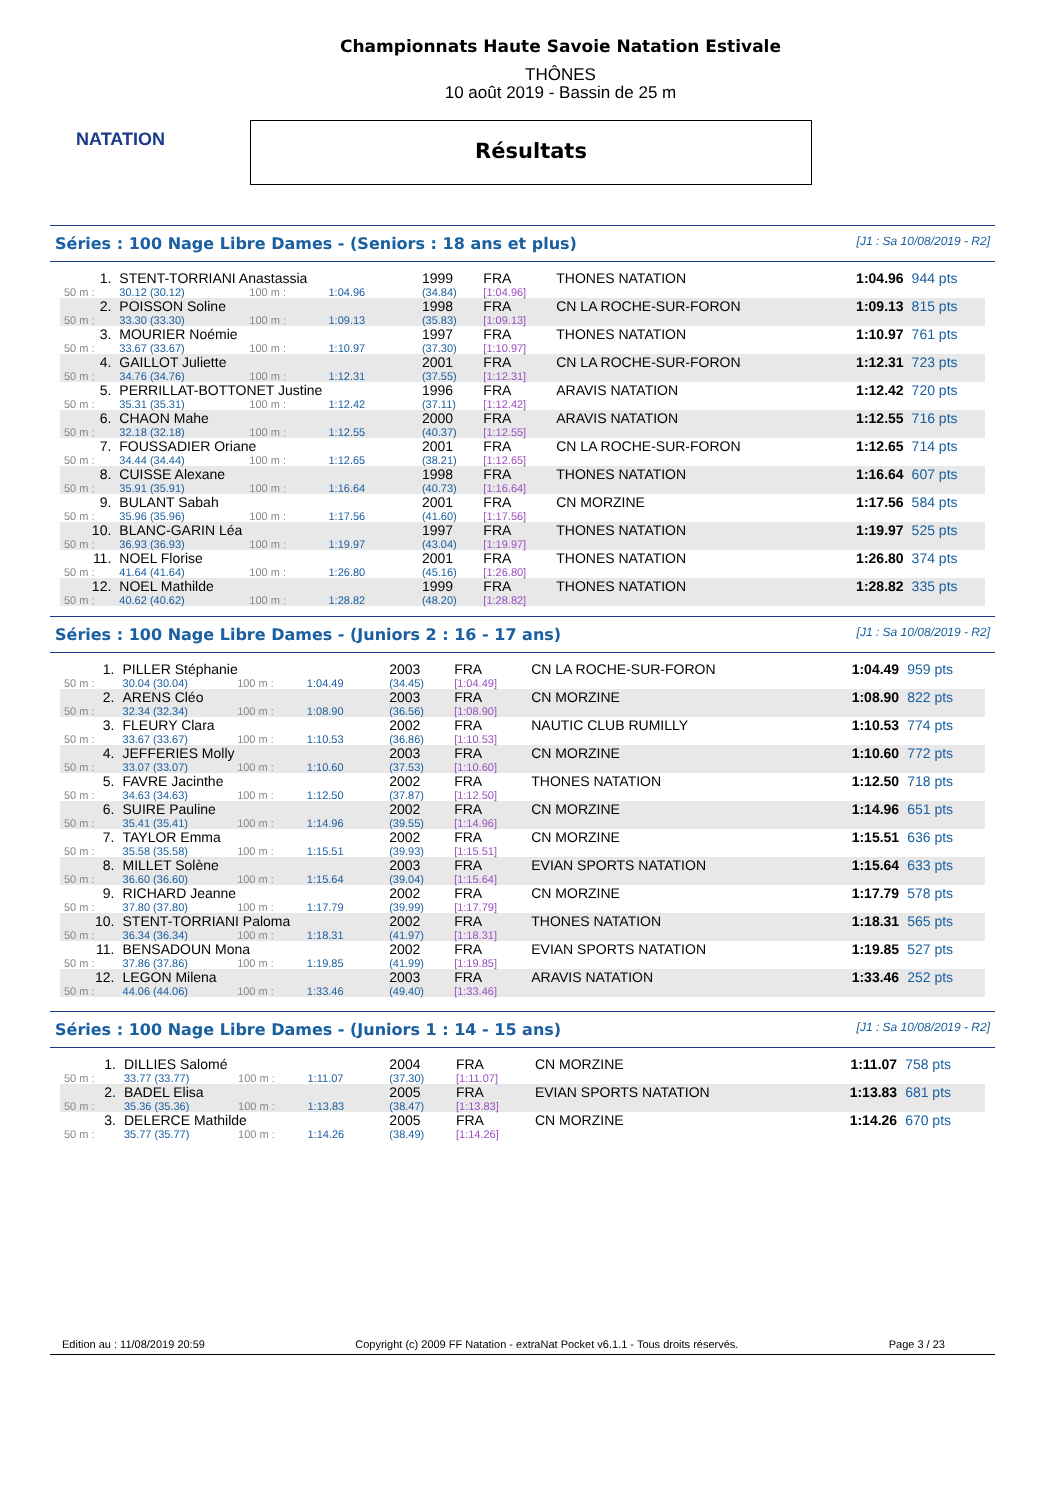NATATION
Championnats Haute Savoie Natation Estivale
THÔNES
10 août 2019 - Bassin de 25 m
Résultats
Séries : 100 Nage Libre Dames - (Seniors : 18 ans et plus) [J1 : Sa 10/08/2019 - R2]
| 1. | STENT-TORRIANI Anastassia | | | | 1999 | FRA | THONES NATATION | 1:04.96 | 944 pts |
| 50 m : | 30.12 (30.12) | 100 m : | 1:04.96 | | (34.84) | [1:04.96] | | | |
| 2. | POISSON Soline | | | | 1998 | FRA | CN LA ROCHE-SUR-FORON | 1:09.13 | 815 pts |
| 50 m : | 33.30 (33.30) | 100 m : | 1:09.13 | | (35.83) | [1:09.13] | | | |
| 3. | MOURIER Noémie | | | | 1997 | FRA | THONES NATATION | 1:10.97 | 761 pts |
| 50 m : | 33.67 (33.67) | 100 m : | 1:10.97 | | (37.30) | [1:10.97] | | | |
| 4. | GAILLOT Juliette | | | | 2001 | FRA | CN LA ROCHE-SUR-FORON | 1:12.31 | 723 pts |
| 50 m : | 34.76 (34.76) | 100 m : | 1:12.31 | | (37.55) | [1:12.31] | | | |
| 5. | PERRILLAT-BOTTONET Justine | | | | 1996 | FRA | ARAVIS NATATION | 1:12.42 | 720 pts |
| 50 m : | 35.31 (35.31) | 100 m : | 1:12.42 | | (37.11) | [1:12.42] | | | |
| 6. | CHAON Mahe | | | | 2000 | FRA | ARAVIS NATATION | 1:12.55 | 716 pts |
| 50 m : | 32.18 (32.18) | 100 m : | 1:12.55 | | (40.37) | [1:12.55] | | | |
| 7. | FOUSSADIER Oriane | | | | 2001 | FRA | CN LA ROCHE-SUR-FORON | 1:12.65 | 714 pts |
| 50 m : | 34.44 (34.44) | 100 m : | 1:12.65 | | (38.21) | [1:12.65] | | | |
| 8. | CUISSE Alexane | | | | 1998 | FRA | THONES NATATION | 1:16.64 | 607 pts |
| 50 m : | 35.91 (35.91) | 100 m : | 1:16.64 | | (40.73) | [1:16.64] | | | |
| 9. | BULANT Sabah | | | | 2001 | FRA | CN MORZINE | 1:17.56 | 584 pts |
| 50 m : | 35.96 (35.96) | 100 m : | 1:17.56 | | (41.60) | [1:17.56] | | | |
| 10. | BLANC-GARIN Léa | | | | 1997 | FRA | THONES NATATION | 1:19.97 | 525 pts |
| 50 m : | 36.93 (36.93) | 100 m : | 1:19.97 | | (43.04) | [1:19.97] | | | |
| 11. | NOEL Florise | | | | 2001 | FRA | THONES NATATION | 1:26.80 | 374 pts |
| 50 m : | 41.64 (41.64) | 100 m : | 1:26.80 | | (45.16) | [1:26.80] | | | |
| 12. | NOEL Mathilde | | | | 1999 | FRA | THONES NATATION | 1:28.82 | 335 pts |
| 50 m : | 40.62 (40.62) | 100 m : | 1:28.82 | | (48.20) | [1:28.82] | | | |
Séries : 100 Nage Libre Dames - (Juniors 2 : 16 - 17 ans) [J1 : Sa 10/08/2019 - R2]
| 1. | PILLER Stéphanie | | | | 2003 | FRA | CN LA ROCHE-SUR-FORON | 1:04.49 | 959 pts |
| 50 m : | 30.04 (30.04) | 100 m : | 1:04.49 | | (34.45) | [1:04.49] | | | |
| 2. | ARENS Cléo | | | | 2003 | FRA | CN MORZINE | 1:08.90 | 822 pts |
| 50 m : | 32.34 (32.34) | 100 m : | 1:08.90 | | (36.56) | [1:08.90] | | | |
| 3. | FLEURY Clara | | | | 2002 | FRA | NAUTIC CLUB RUMILLY | 1:10.53 | 774 pts |
| 50 m : | 33.67 (33.67) | 100 m : | 1:10.53 | | (36.86) | [1:10.53] | | | |
| 4. | JEFFERIES Molly | | | | 2003 | FRA | CN MORZINE | 1:10.60 | 772 pts |
| 50 m : | 33.07 (33.07) | 100 m : | 1:10.60 | | (37.53) | [1:10.60] | | | |
| 5. | FAVRE Jacinthe | | | | 2002 | FRA | THONES NATATION | 1:12.50 | 718 pts |
| 50 m : | 34.63 (34.63) | 100 m : | 1:12.50 | | (37.87) | [1:12.50] | | | |
| 6. | SUIRE Pauline | | | | 2002 | FRA | CN MORZINE | 1:14.96 | 651 pts |
| 50 m : | 35.41 (35.41) | 100 m : | 1:14.96 | | (39.55) | [1:14.96] | | | |
| 7. | TAYLOR Emma | | | | 2002 | FRA | CN MORZINE | 1:15.51 | 636 pts |
| 50 m : | 35.58 (35.58) | 100 m : | 1:15.51 | | (39.93) | [1:15.51] | | | |
| 8. | MILLET Solène | | | | 2003 | FRA | EVIAN SPORTS NATATION | 1:15.64 | 633 pts |
| 50 m : | 36.60 (36.60) | 100 m : | 1:15.64 | | (39.04) | [1:15.64] | | | |
| 9. | RICHARD Jeanne | | | | 2002 | FRA | CN MORZINE | 1:17.79 | 578 pts |
| 50 m : | 37.80 (37.80) | 100 m : | 1:17.79 | | (39.99) | [1:17.79] | | | |
| 10. | STENT-TORRIANI Paloma | | | | 2002 | FRA | THONES NATATION | 1:18.31 | 565 pts |
| 50 m : | 36.34 (36.34) | 100 m : | 1:18.31 | | (41.97) | [1:18.31] | | | |
| 11. | BENSADOUN Mona | | | | 2002 | FRA | EVIAN SPORTS NATATION | 1:19.85 | 527 pts |
| 50 m : | 37.86 (37.86) | 100 m : | 1:19.85 | | (41.99) | [1:19.85] | | | |
| 12. | LEGON Milena | | | | 2003 | FRA | ARAVIS NATATION | 1:33.46 | 252 pts |
| 50 m : | 44.06 (44.06) | 100 m : | 1:33.46 | | (49.40) | [1:33.46] | | | |
Séries : 100 Nage Libre Dames - (Juniors 1 : 14 - 15 ans) [J1 : Sa 10/08/2019 - R2]
| 1. | DILLIES Salomé | | | | 2004 | FRA | CN MORZINE | 1:11.07 | 758 pts |
| 50 m : | 33.77 (33.77) | 100 m : | 1:11.07 | | (37.30) | [1:11.07] | | | |
| 2. | BADEL Elisa | | | | 2005 | FRA | EVIAN SPORTS NATATION | 1:13.83 | 681 pts |
| 50 m : | 35.36 (35.36) | 100 m : | 1:13.83 | | (38.47) | [1:13.83] | | | |
| 3. | DELERCE Mathilde | | | | 2005 | FRA | CN MORZINE | 1:14.26 | 670 pts |
| 50 m : | 35.77 (35.77) | 100 m : | 1:14.26 | | (38.49) | [1:14.26] | | | |
Edition au : 11/08/2019 20:59 Copyright (c) 2009 FF Natation - extraNat Pocket v6.1.1 - Tous droits réservés. Page 3 / 23